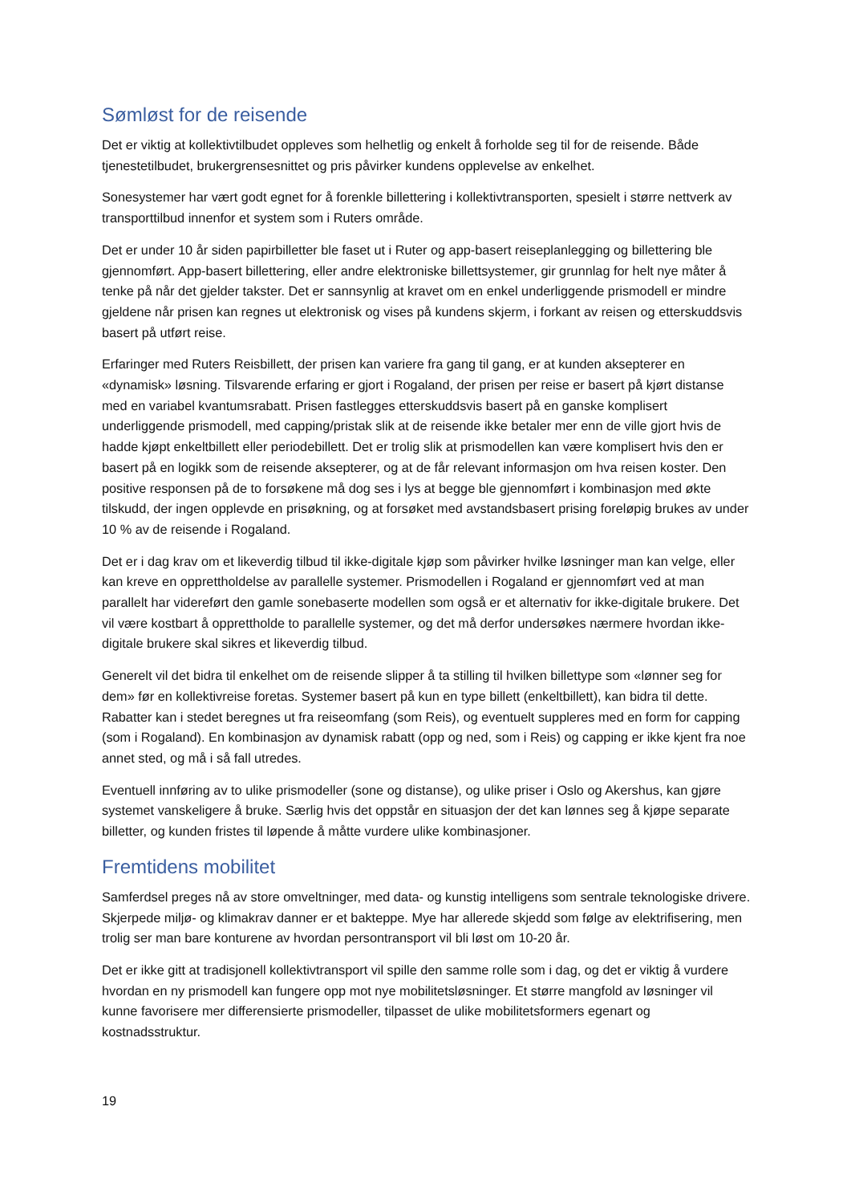Sømløst for de reisende
Det er viktig at kollektivtilbudet oppleves som helhetlig og enkelt å forholde seg til for de reisende. Både tjenestetilbudet, brukergrensesnittet og pris påvirker kundens opplevelse av enkelhet.
Sonesystemer har vært godt egnet for å forenkle billettering i kollektivtransporten, spesielt i større nettverk av transporttilbud innenfor et system som i Ruters område.
Det er under 10 år siden papirbilletter ble faset ut i Ruter og app-basert reiseplanlegging og billettering ble gjennomført. App-basert billettering, eller andre elektroniske billettsystemer, gir grunnlag for helt nye måter å tenke på når det gjelder takster. Det er sannsynlig at kravet om en enkel underliggende prismodell er mindre gjeldene når prisen kan regnes ut elektronisk og vises på kundens skjerm, i forkant av reisen og etterskuddsvis basert på utført reise.
Erfaringer med Ruters Reisbillett, der prisen kan variere fra gang til gang, er at kunden aksepterer en «dynamisk» løsning. Tilsvarende erfaring er gjort i Rogaland, der prisen per reise er basert på kjørt distanse med en variabel kvantumsrabatt. Prisen fastlegges etterskuddsvis basert på en ganske komplisert underliggende prismodell, med capping/pristak slik at de reisende ikke betaler mer enn de ville gjort hvis de hadde kjøpt enkeltbillett eller periodebillett. Det er trolig slik at prismodellen kan være komplisert hvis den er basert på en logikk som de reisende aksepterer, og at de får relevant informasjon om hva reisen koster. Den positive responsen på de to forsøkene må dog ses i lys at begge ble gjennomført i kombinasjon med økte tilskudd, der ingen opplevde en prisøkning, og at forsøket med avstandsbasert prising foreløpig brukes av under 10 % av de reisende i Rogaland.
Det er i dag krav om et likeverdig tilbud til ikke-digitale kjøp som påvirker hvilke løsninger man kan velge, eller kan kreve en opprettholdelse av parallelle systemer. Prismodellen i Rogaland er gjennomført ved at man parallelt har videreført den gamle sonebaserte modellen som også er et alternativ for ikke-digitale brukere. Det vil være kostbart å opprettholde to parallelle systemer, og det må derfor undersøkes nærmere hvordan ikke-digitale brukere skal sikres et likeverdig tilbud.
Generelt vil det bidra til enkelhet om de reisende slipper å ta stilling til hvilken billettype som «lønner seg for dem» før en kollektivreise foretas. Systemer basert på kun en type billett (enkeltbillett), kan bidra til dette. Rabatter kan i stedet beregnes ut fra reiseomfang (som Reis), og eventuelt suppleres med en form for capping (som i Rogaland). En kombinasjon av dynamisk rabatt (opp og ned, som i Reis) og capping er ikke kjent fra noe annet sted, og må i så fall utredes.
Eventuell innføring av to ulike prismodeller (sone og distanse), og ulike priser i Oslo og Akershus, kan gjøre systemet vanskeligere å bruke. Særlig hvis det oppstår en situasjon der det kan lønnes seg å kjøpe separate billetter, og kunden fristes til løpende å måtte vurdere ulike kombinasjoner.
Fremtidens mobilitet
Samferdsel preges nå av store omveltninger, med data- og kunstig intelligens som sentrale teknologiske drivere. Skjerpede miljø- og klimakrav danner er et bakteppe. Mye har allerede skjedd som følge av elektrifisering, men trolig ser man bare konturene av hvordan persontransport vil bli løst om 10-20 år.
Det er ikke gitt at tradisjonell kollektivtransport vil spille den samme rolle som i dag, og det er viktig å vurdere hvordan en ny prismodell kan fungere opp mot nye mobilitetsløsninger. Et større mangfold av løsninger vil kunne favorisere mer differensierte prismodeller, tilpasset de ulike mobilitetsformers egenart og kostnadsstruktur.
19